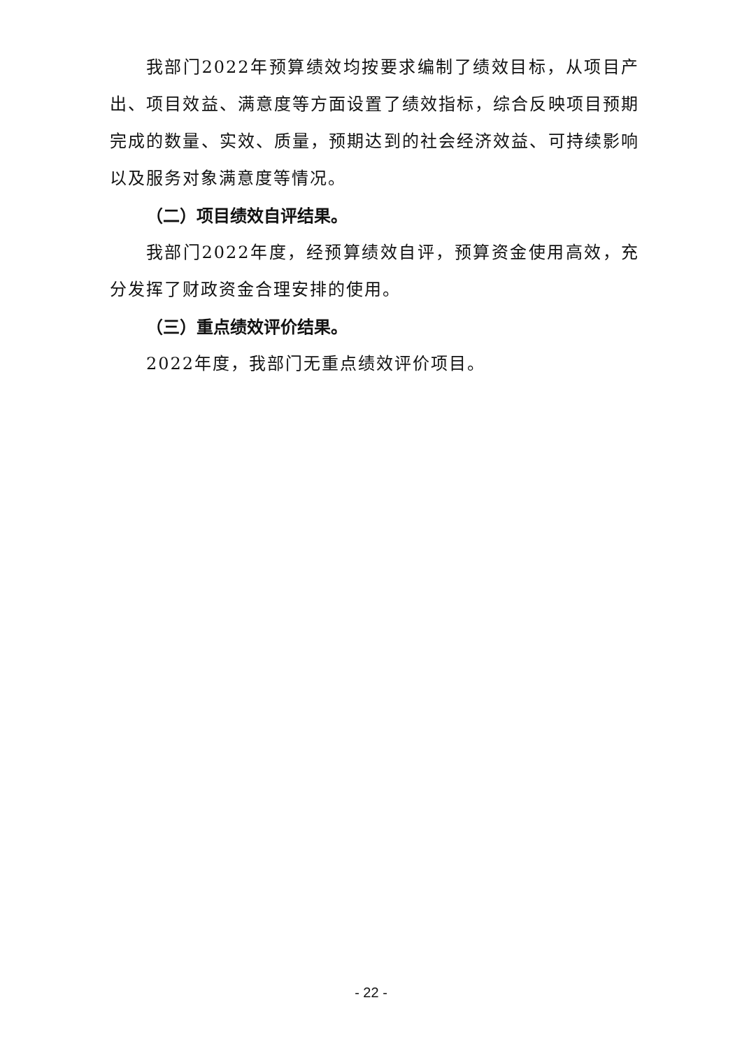我部门2022年预算绩效均按要求编制了绩效目标，从项目产出、项目效益、满意度等方面设置了绩效指标，综合反映项目预期完成的数量、实效、质量，预期达到的社会经济效益、可持续影响以及服务对象满意度等情况。
（二）项目绩效自评结果。
我部门2022年度，经预算绩效自评，预算资金使用高效，充分发挥了财政资金合理安排的使用。
（三）重点绩效评价结果。
2022年度，我部门无重点绩效评价项目。
- 22 -